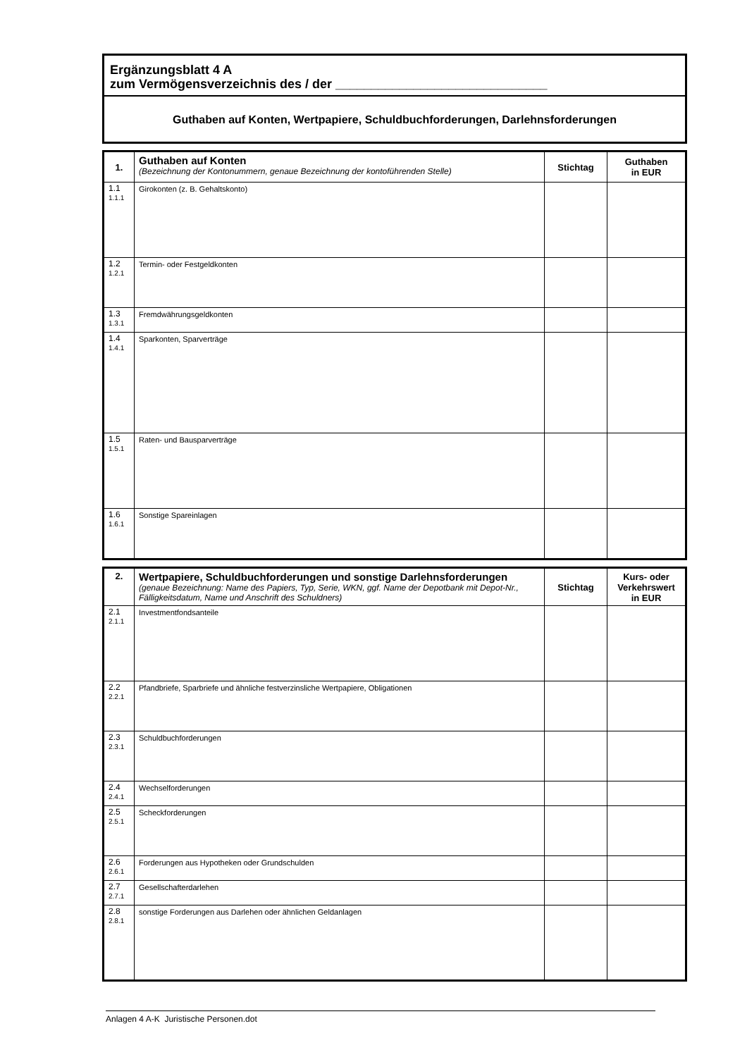Ergänzungsblatt 4 A
zum Vermögensverzeichnis des / der ______________________________
Guthaben auf Konten, Wertpapiere, Schuldbuchforderungen, Darlehnsforderungen
| 1. | Guthaben auf Konten (Bezeichnung der Kontonummern, genaue Bezeichnung der kontoführenden Stelle) | Stichtag | Guthaben in EUR |
| --- | --- | --- | --- |
| 1.1 1.1.1 | Girokonten (z. B. Gehaltskonto) | | |
| 1.2 1.2.1 | Termin- oder Festgeldkonten | | |
| 1.3 1.3.1 | Fremdwährungsgeldkonten | | |
| 1.4 1.4.1 | Sparkonten, Sparverträge | | |
| 1.5 1.5.1 | Raten- und Bausparverträge | | |
| 1.6 1.6.1 | Sonstige Spareinlagen | | |
| 2. | Wertpapiere, Schuldbuchforderungen und sonstige Darlehnsforderungen (genaue Bezeichnung: Name des Papiers, Typ, Serie, WKN, ggf. Name der Depotbank mit Depot-Nr., Fälligkeitsdatum, Name und Anschrift des Schuldners) | Stichtag | Kurs- oder Verkehrswert in EUR |
| --- | --- | --- | --- |
| 2.1 2.1.1 | Investmentfondsanteile | | |
| 2.2 2.2.1 | Pfandbriefe, Sparbriefe und ähnliche festverzinsliche Wertpapiere, Obligationen | | |
| 2.3 2.3.1 | Schuldbuchforderungen | | |
| 2.4 2.4.1 | Wechselforderungen | | |
| 2.5 2.5.1 | Scheckforderungen | | |
| 2.6 2.6.1 | Forderungen aus Hypotheken oder Grundschulden | | |
| 2.7 2.7.1 | Gesellschafterdarlehen | | |
| 2.8 2.8.1 | sonstige Forderungen aus Darlehen oder ähnlichen Geldanlagen | | |
Anlagen 4 A-K Juristische Personen.dot